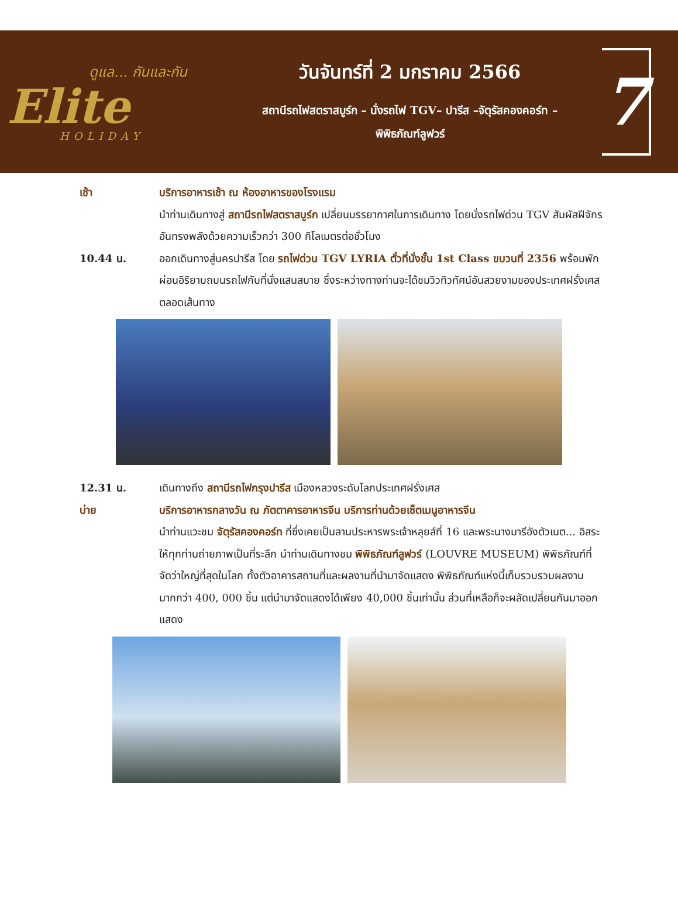ดูแล... กันและกัน
Elite
HOLIDAY
วันจันทร์ที่ 2 มกราคม 2566
สถานีรถไฟสตราสบูร์ก – นั่งรถไฟ TGV– ปารีส –จัตุรัสคองคอร์ท –
พิพิธภัณฑ์ลูฟวร์
7
เช้า บริการอาหารเช้า ณ ห้องอาหารของโรงแรม
นำท่านเดินทางสู่ สถานีรถไฟสตราสบูร์ก เปลี่ยนบรรยากาศในการเดินทาง โดยนั่งรถไฟด่วน TGV สัมผัสฝีจักรอันทรงพลังด้วยความเร็วกว่า 300 กิโลเมตรต่อชั่วโมง
10.44 น. ออกเดินทางสู่นครปารีส โดย รถไฟด่วน TGV LYRIA ตั๋วที่นั่งชั้น 1st Class ขบวนที่ 2356 พร้อมพักผ่อนอิริยาบถบนรถไฟกับที่นั่งแสนสบาย ซึ่งระหว่างทางท่านจะได้ชมวิวทิวทัศน์อันสวยงามของประเทศฝรั่งเศสตลอดเส้นทาง
12.31 น. เดินทางถึง สถานีรถไฟกรุงปารีส เมืองหลวงระดับโลกประเทศฝรั่งเศส
บ่าย บริการอาหารกลางวัน ณ ภัตตาคารอาหารจีน บริการท่านด้วยเซ็ตเมนูอาหารจีน
นำท่านแวะชม จัตุรัสคองคอร์ท ที่ซึ่งเคยเป็นลานประหารพระเจ้าหลุยส์ที่ 16 และพระนางมารีอังตัวเนต... อิสระให้ทุกท่านถ่ายภาพเป็นที่ระลึก นำท่านเดินทางชม พิพิธภัณฑ์ลูฟวร์ (LOUVRE MUSEUM) พิพิธภัณฑ์ที่จัดว่าใหญ่ที่สุดในโลก ทั้งตัวอาคารสถานที่และผลงานที่นำมาจัดแสดง พิพิธภัณฑ์แห่งนี้เก็บรวบรวมผลงานมากกว่า 400, 000 ชิ้น แต่นำมาจัดแสดงได้เพียง 40,000 ชิ้นเท่านั้น ส่วนที่เหลือก็จะผลัดเปลี่ยนกันมาออกแสดง